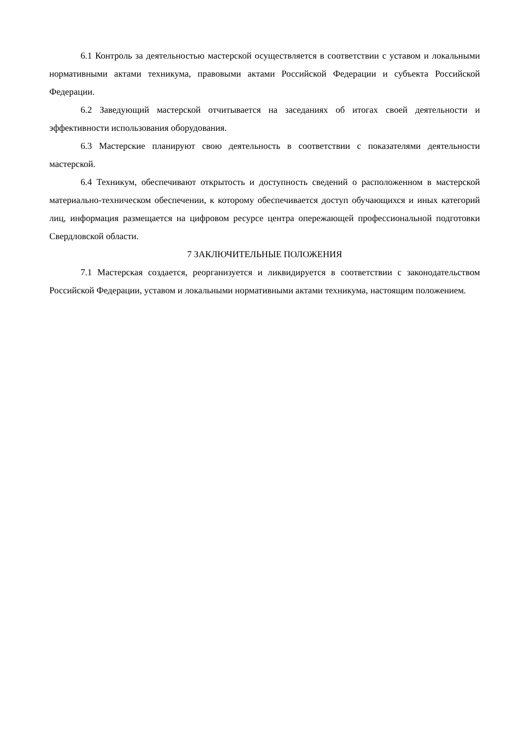6.1 Контроль за деятельностью мастерской осуществляется в соответствии с уставом и локальными нормативными актами техникума, правовыми актами Российской Федерации и субъекта Российской Федерации.
6.2 Заведующий мастерской отчитывается на заседаниях об итогах своей деятельности и эффективности использования оборудования.
6.3 Мастерские планируют свою деятельность в соответствии с показателями деятельности мастерской.
6.4 Техникум, обеспечивают открытость и доступность сведений о расположенном в мастерской материально-техническом обеспечении, к которому обеспечивается доступ обучающихся и иных категорий лиц, информация размещается на цифровом ресурсе центра опережающей профессиональной подготовки Свердловской области.
7 ЗАКЛЮЧИТЕЛЬНЫЕ ПОЛОЖЕНИЯ
7.1 Мастерская создается, реорганизуется и ликвидируется в соответствии с законодательством Российской Федерации, уставом и локальными нормативными актами техникума, настоящим положением.